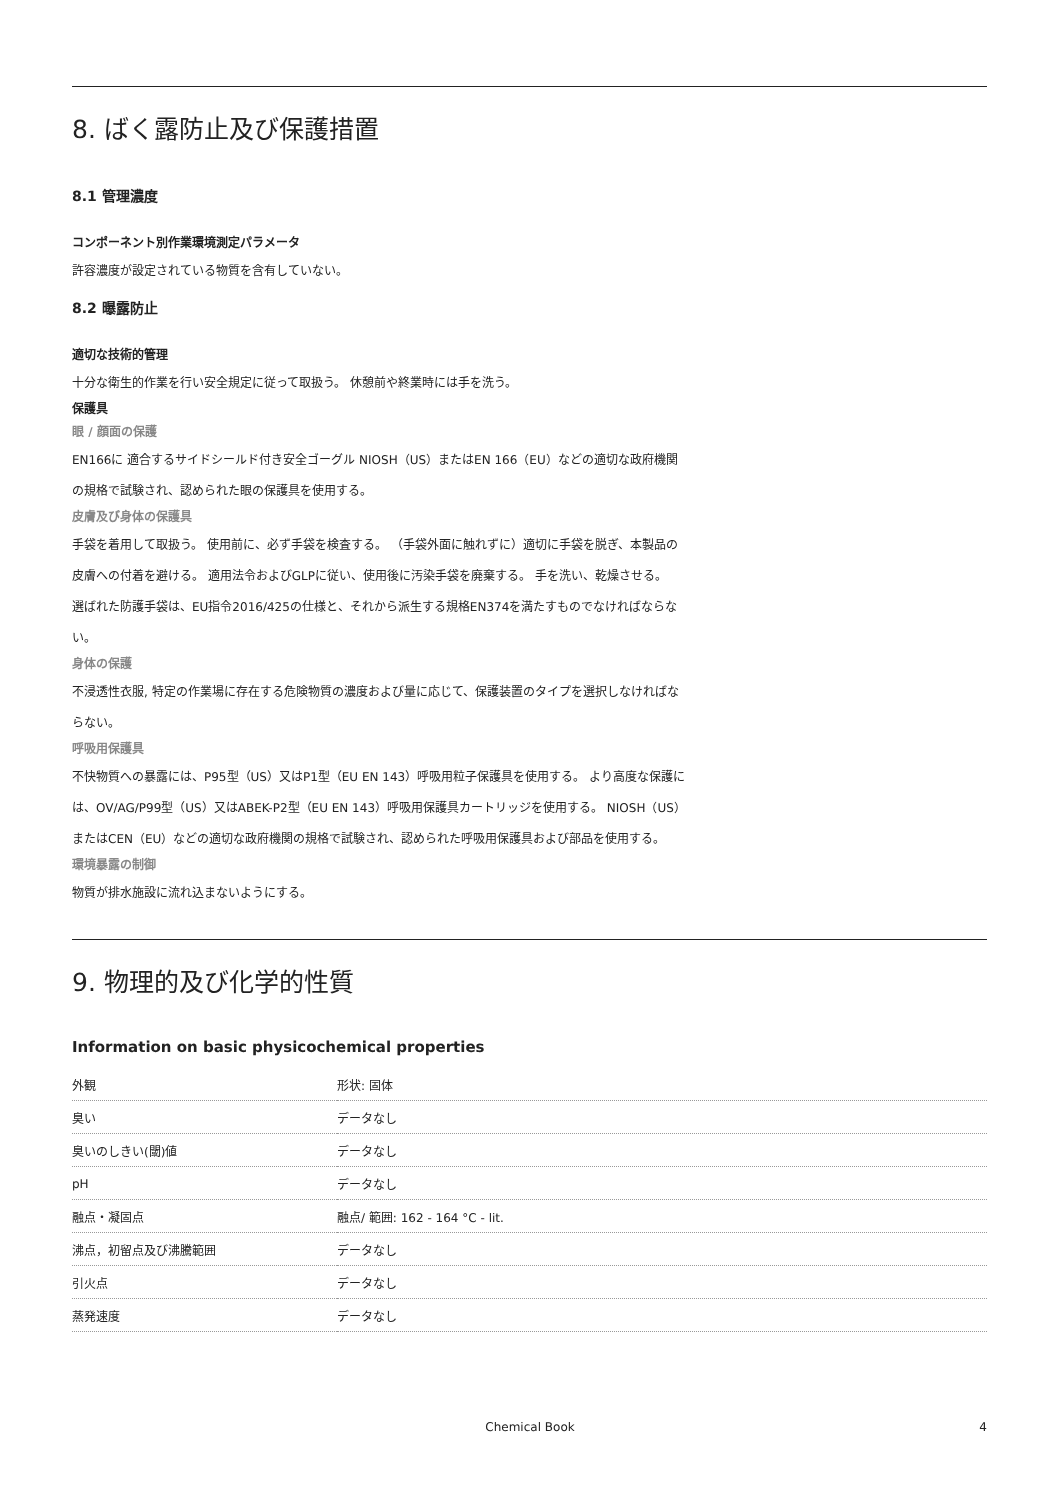8. ばく露防止及び保護措置
8.1 管理濃度
コンポーネント別作業環境測定パラメータ
許容濃度が設定されている物質を含有していない。
8.2 曝露防止
適切な技術的管理
十分な衛生的作業を行い安全規定に従って取扱う。 休憩前や終業時には手を洗う。
保護具
眼 / 顔面の保護
EN166に 適合するサイドシールド付き安全ゴーグル NIOSH（US）またはEN 166（EU）などの適切な政府機関の規格で試験され、認められた眼の保護具を使用する。
皮膚及び身体の保護具
手袋を着用して取扱う。 使用前に、必ず手袋を検査する。 （手袋外面に触れずに）適切に手袋を脱ぎ、本製品の皮膚への付着を避ける。 適用法令およびGLPに従い、使用後に汚染手袋を廃棄する。 手を洗い、乾燥させる。
選ばれた防護手袋は、EU指令2016/425の仕様と、それから派生する規格EN374を満たすものでなければならない。
身体の保護
不浸透性衣服, 特定の作業場に存在する危険物質の濃度および量に応じて、保護装置のタイプを選択しなければならない。
呼吸用保護具
不快物質への暴露には、P95型（US）又はP1型（EU EN 143）呼吸用粒子保護具を使用する。 より高度な保護には、OV/AG/P99型（US）又はABEK-P2型（EU EN 143）呼吸用保護具カートリッジを使用する。 NIOSH（US）またはCEN（EU）などの適切な政府機関の規格で試験され、認められた呼吸用保護具および部品を使用する。
環境暴露の制御
物質が排水施設に流れ込まないようにする。
9. 物理的及び化学的性質
Information on basic physicochemical properties
| 外観 | 形状: 固体 |
| 臭い | データなし |
| 臭いのしきい(閾)値 | データなし |
| pH | データなし |
| 融点・凝固点 | 融点/ 範囲: 162 - 164 °C - lit. |
| 沸点，初留点及び沸騰範囲 | データなし |
| 引火点 | データなし |
| 蒸発速度 | データなし |
Chemical Book 4